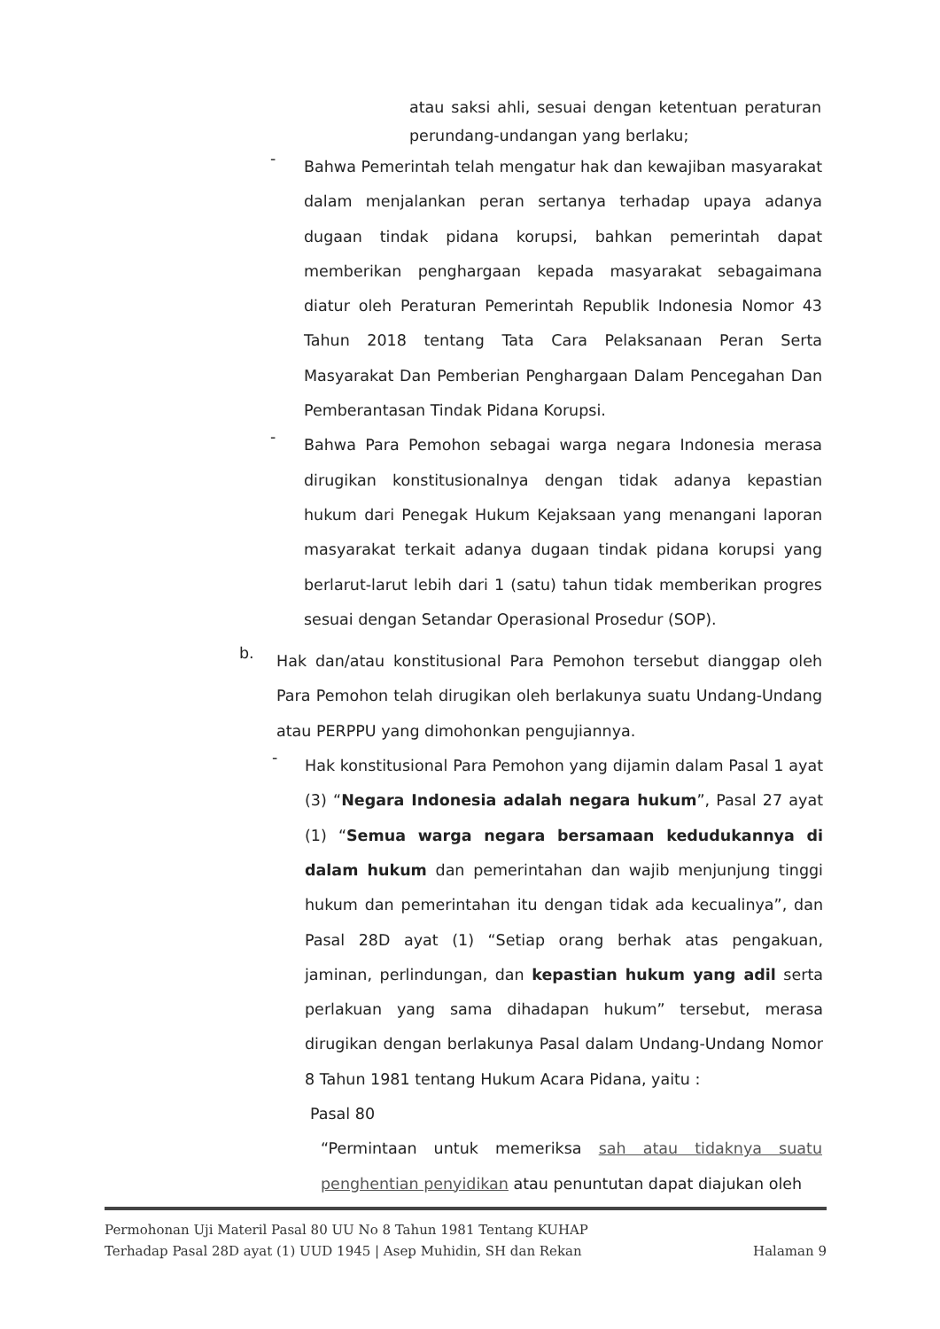atau saksi ahli, sesuai dengan ketentuan peraturan perundang-undangan yang berlaku;
-
Bahwa Pemerintah telah mengatur hak dan kewajiban masyarakat dalam menjalankan peran sertanya terhadap upaya adanya dugaan tindak pidana korupsi, bahkan pemerintah dapat memberikan penghargaan kepada masyarakat sebagaimana diatur oleh Peraturan Pemerintah Republik Indonesia Nomor 43 Tahun 2018 tentang Tata Cara Pelaksanaan Peran Serta Masyarakat Dan Pemberian Penghargaan Dalam Pencegahan Dan Pemberantasan Tindak Pidana Korupsi.
-
Bahwa Para Pemohon sebagai warga negara Indonesia merasa dirugikan konstitusionalnya dengan tidak adanya kepastian hukum dari Penegak Hukum Kejaksaan yang menangani laporan masyarakat terkait adanya dugaan tindak pidana korupsi yang berlarut-larut lebih dari 1 (satu) tahun tidak memberikan progres sesuai dengan Setandar Operasional Prosedur (SOP).
b.
Hak dan/atau konstitusional Para Pemohon tersebut dianggap oleh Para Pemohon telah dirugikan oleh berlakunya suatu Undang-Undang atau PERPPU yang dimohonkan pengujiannya.
-
Hak konstitusional Para Pemohon yang dijamin dalam Pasal 1 ayat (3) “Negara Indonesia adalah negara hukum”, Pasal 27 ayat (1) “Semua warga negara bersamaan kedudukannya di dalam hukum dan pemerintahan dan wajib menjunjung tinggi hukum dan pemerintahan itu dengan tidak ada kecualinya”, dan Pasal 28D ayat (1) “Setiap orang berhak atas pengakuan, jaminan, perlindungan, dan kepastian hukum yang adil serta perlakuan yang sama dihadapan hukum” tersebut, merasa dirugikan dengan berlakunya Pasal dalam Undang-Undang Nomor 8 Tahun 1981 tentang Hukum Acara Pidana, yaitu :
Pasal 80
“Permintaan untuk memeriksa sah atau tidaknya suatu penghentian penyidikan atau penuntutan dapat diajukan oleh
Permohonan Uji Materil Pasal 80 UU No 8 Tahun 1981 Tentang KUHAP
Terhadap Pasal 28D ayat (1) UUD 1945 | Asep Muhidin, SH dan Rekan Halaman 9